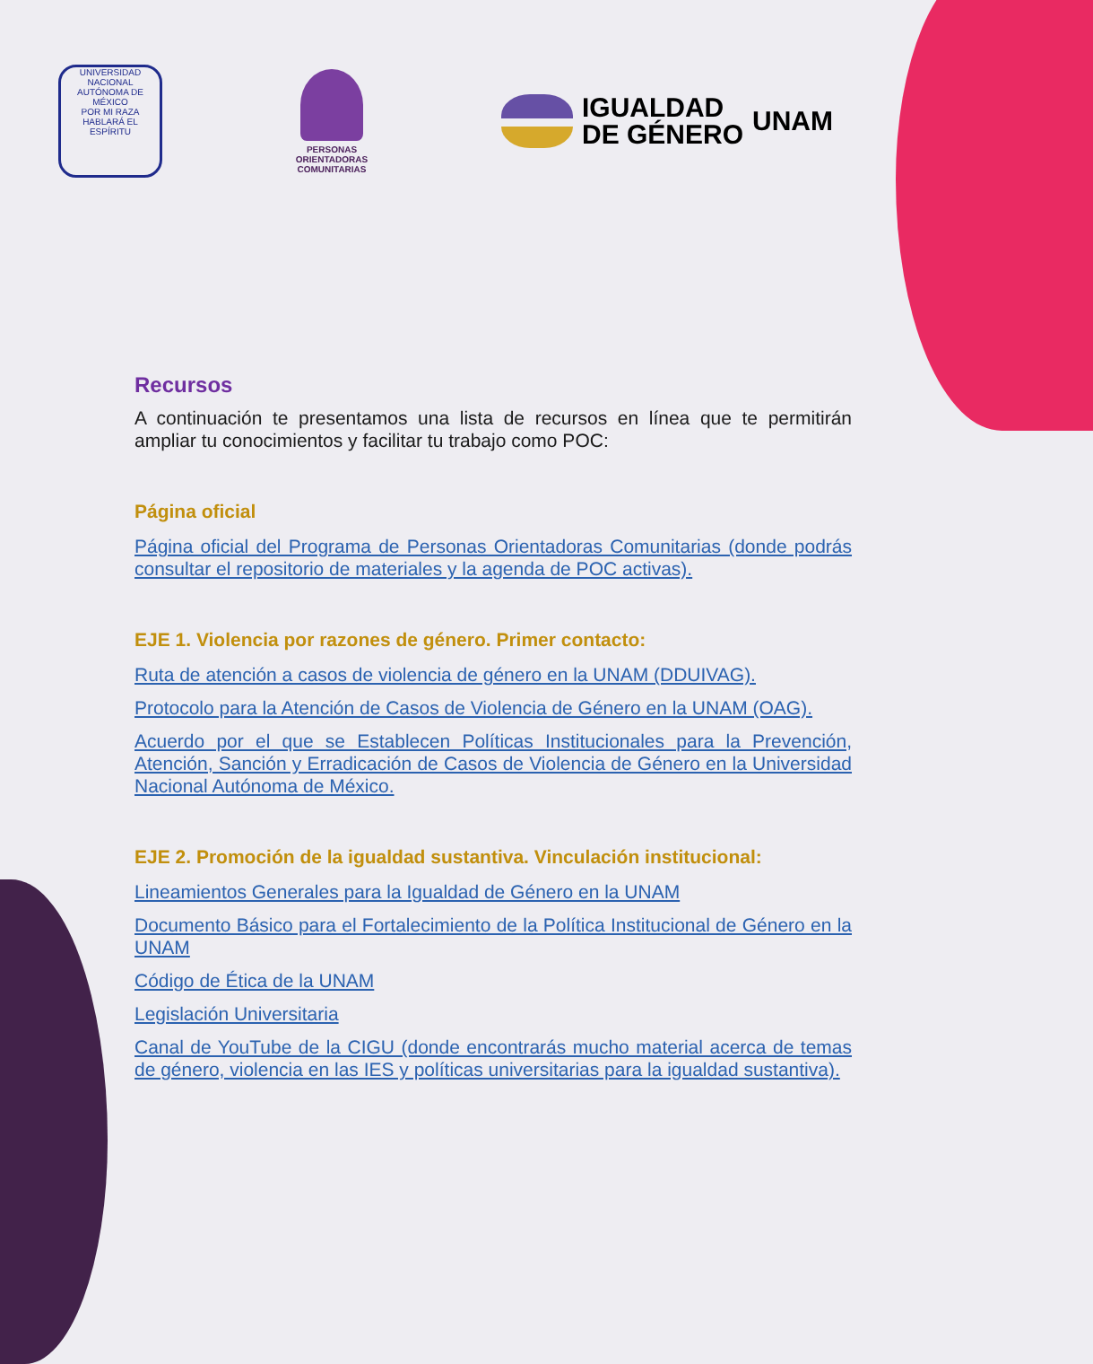UNIVERSIDAD NACIONAL AUTÓNOMA DE MÉXICO
POR MI RAZA HABLARÁ EL ESPÍRITU
PERSONAS
ORIENTADORAS
COMUNITARIAS
IGUALDAD
DE GÉNERO UNAM
Recursos
A continuación te presentamos una lista de recursos en línea que te permitirán ampliar tu conocimientos y facilitar tu trabajo como POC:
Página oficial
Página oficial del Programa de Personas Orientadoras Comunitarias (donde podrás consultar el repositorio de materiales y la agenda de POC activas).
EJE 1. Violencia por razones de género. Primer contacto:
Ruta de atención a casos de violencia de género en la UNAM (DDUIVAG).
Protocolo para la Atención de Casos de Violencia de Género en la UNAM (OAG).
Acuerdo por el que se Establecen Políticas Institucionales para la Prevención, Atención, Sanción y Erradicación de Casos de Violencia de Género en la Universidad Nacional Autónoma de México.
EJE 2. Promoción de la igualdad sustantiva. Vinculación institucional:
Lineamientos Generales para la Igualdad de Género en la UNAM
Documento Básico para el Fortalecimiento de la Política Institucional de Género en la UNAM
Código de Ética de la UNAM
Legislación Universitaria
Canal de YouTube de la CIGU (donde encontrarás mucho material acerca de temas de género, violencia en las IES y políticas universitarias para la igualdad sustantiva).